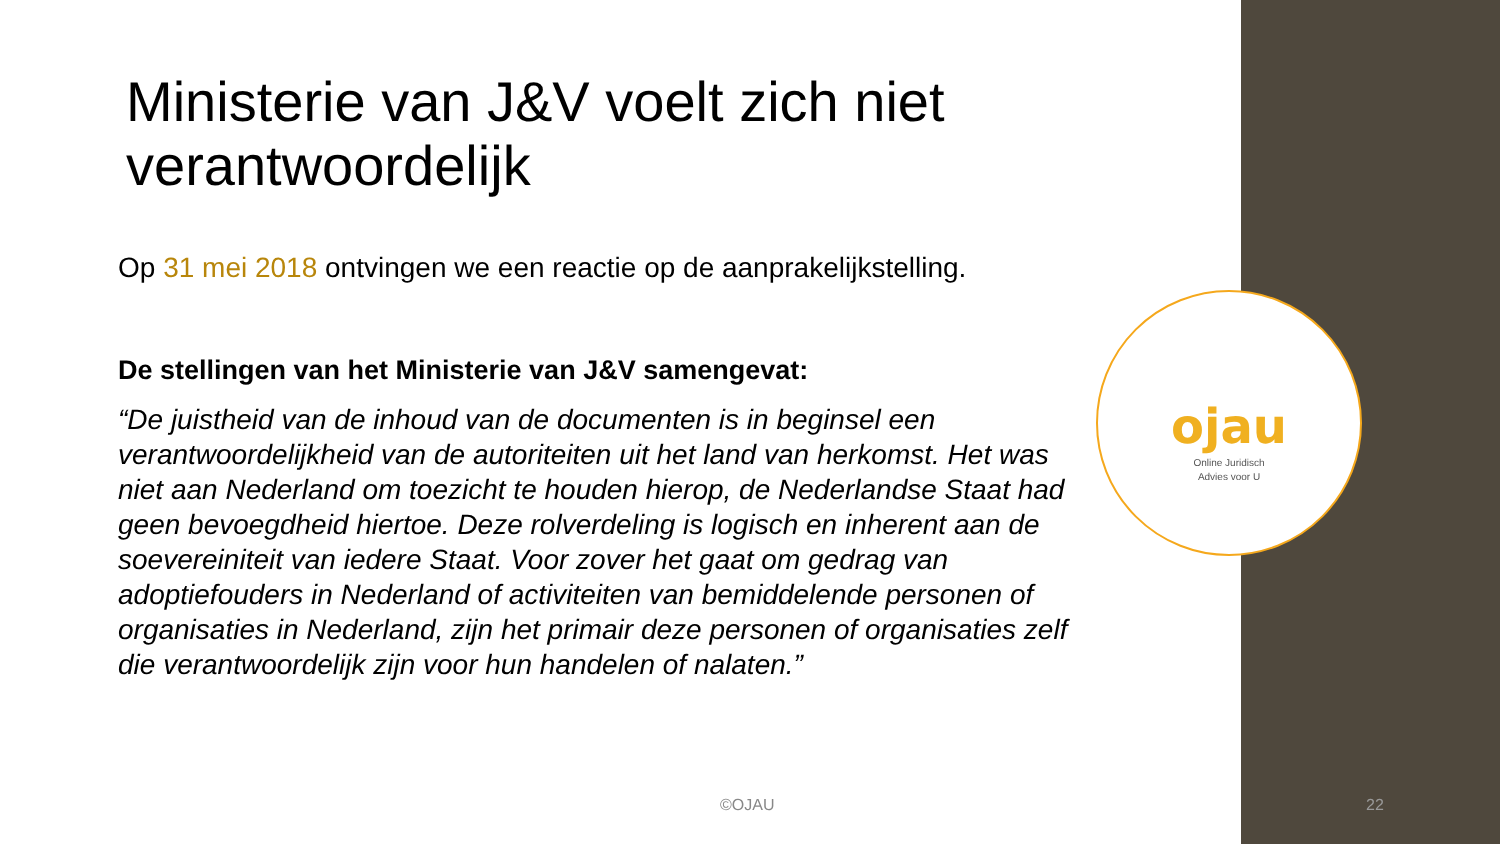Ministerie van J&V voelt zich niet verantwoordelijk
Op 31 mei 2018 ontvingen we een reactie op de aanprakelijkstelling.
De stellingen van het Ministerie van J&V samengevat:
“De juistheid van de inhoud van de documenten is in beginsel een verantwoordelijkheid van de autoriteiten uit het land van herkomst. Het was niet aan Nederland om toezicht te houden hierop, de Nederlandse Staat had geen bevoegdheid hiertoe. Deze rolverdeling is logisch en inherent aan de soevereiniteit van iedere Staat. Voor zover het gaat om gedrag van adoptiefouders in Nederland of activiteiten van bemiddelende personen of organisaties in Nederland, zijn het primair deze personen of organisaties zelf die verantwoordelijk zijn voor hun handelen of nalaten.”
ojau
Online Juridisch
Advies voor U
©OJAU 22